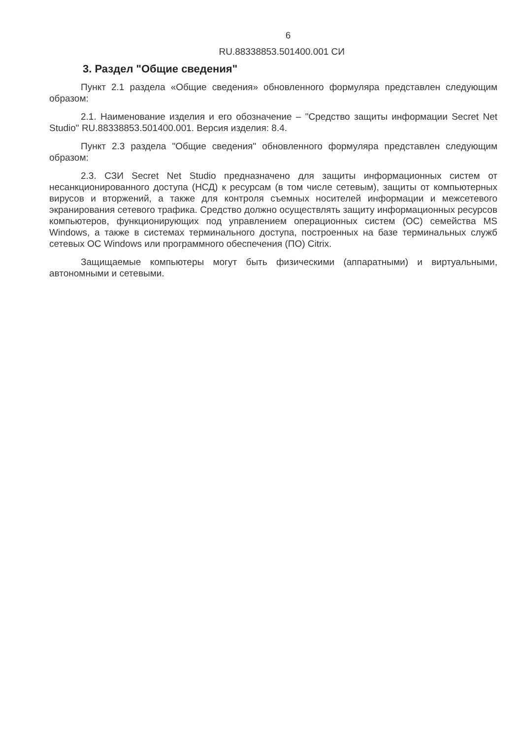6
RU.88338853.501400.001 СИ
3. Раздел "Общие сведения"
Пункт 2.1 раздела «Общие сведения» обновленного формуляра представлен следующим образом:
2.1. Наименование изделия и его обозначение – "Средство защиты информации Secret Net Studio" RU.88338853.501400.001. Версия изделия: 8.4.
Пункт 2.3 раздела "Общие сведения" обновленного формуляра представлен следующим образом:
2.3. СЗИ Secret Net Studio предназначено для защиты информационных систем от несанкционированного доступа (НСД) к ресурсам (в том числе сетевым), защиты от компьютерных вирусов и вторжений, а также для контроля съемных носителей информации и межсетевого экранирования сетевого трафика. Средство должно осуществлять защиту информационных ресурсов компьютеров, функционирующих под управлением операционных систем (ОС) семейства MS Windows, а также в системах терминального доступа, построенных на базе терминальных служб сетевых ОС Windows или программного обеспечения (ПО) Citrix.
Защищаемые компьютеры могут быть физическими (аппаратными) и виртуальными, автономными и сетевыми.